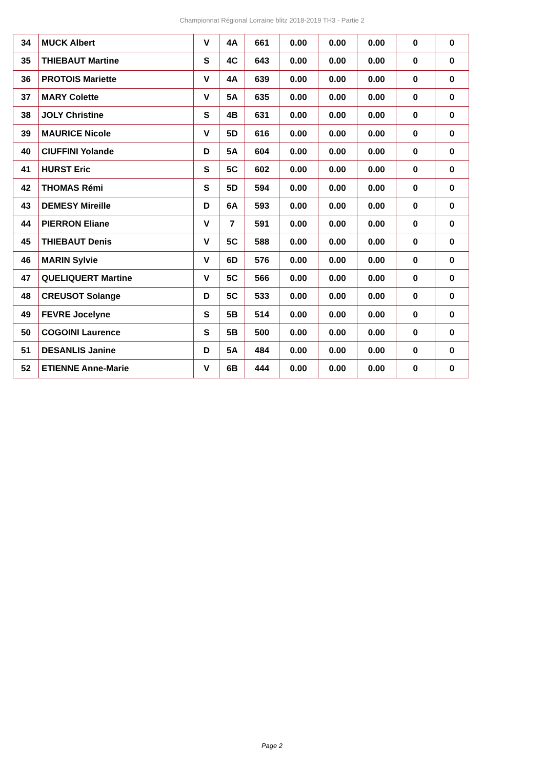Championnat Régional Lorraine blitz 2018-2019 TH3 - Partie 2
| 34 | MUCK Albert | V | 4A | 661 | 0.00 | 0.00 | 0.00 | 0 | 0 |
| 35 | THIEBAUT Martine | S | 4C | 643 | 0.00 | 0.00 | 0.00 | 0 | 0 |
| 36 | PROTOIS Mariette | V | 4A | 639 | 0.00 | 0.00 | 0.00 | 0 | 0 |
| 37 | MARY Colette | V | 5A | 635 | 0.00 | 0.00 | 0.00 | 0 | 0 |
| 38 | JOLY Christine | S | 4B | 631 | 0.00 | 0.00 | 0.00 | 0 | 0 |
| 39 | MAURICE Nicole | V | 5D | 616 | 0.00 | 0.00 | 0.00 | 0 | 0 |
| 40 | CIUFFINI Yolande | D | 5A | 604 | 0.00 | 0.00 | 0.00 | 0 | 0 |
| 41 | HURST Eric | S | 5C | 602 | 0.00 | 0.00 | 0.00 | 0 | 0 |
| 42 | THOMAS Rémi | S | 5D | 594 | 0.00 | 0.00 | 0.00 | 0 | 0 |
| 43 | DEMESY Mireille | D | 6A | 593 | 0.00 | 0.00 | 0.00 | 0 | 0 |
| 44 | PIERRON Eliane | V | 7 | 591 | 0.00 | 0.00 | 0.00 | 0 | 0 |
| 45 | THIEBAUT Denis | V | 5C | 588 | 0.00 | 0.00 | 0.00 | 0 | 0 |
| 46 | MARIN Sylvie | V | 6D | 576 | 0.00 | 0.00 | 0.00 | 0 | 0 |
| 47 | QUELIQUERT Martine | V | 5C | 566 | 0.00 | 0.00 | 0.00 | 0 | 0 |
| 48 | CREUSOT Solange | D | 5C | 533 | 0.00 | 0.00 | 0.00 | 0 | 0 |
| 49 | FEVRE Jocelyne | S | 5B | 514 | 0.00 | 0.00 | 0.00 | 0 | 0 |
| 50 | COGOINI Laurence | S | 5B | 500 | 0.00 | 0.00 | 0.00 | 0 | 0 |
| 51 | DESANLIS Janine | D | 5A | 484 | 0.00 | 0.00 | 0.00 | 0 | 0 |
| 52 | ETIENNE Anne-Marie | V | 6B | 444 | 0.00 | 0.00 | 0.00 | 0 | 0 |
Page 2